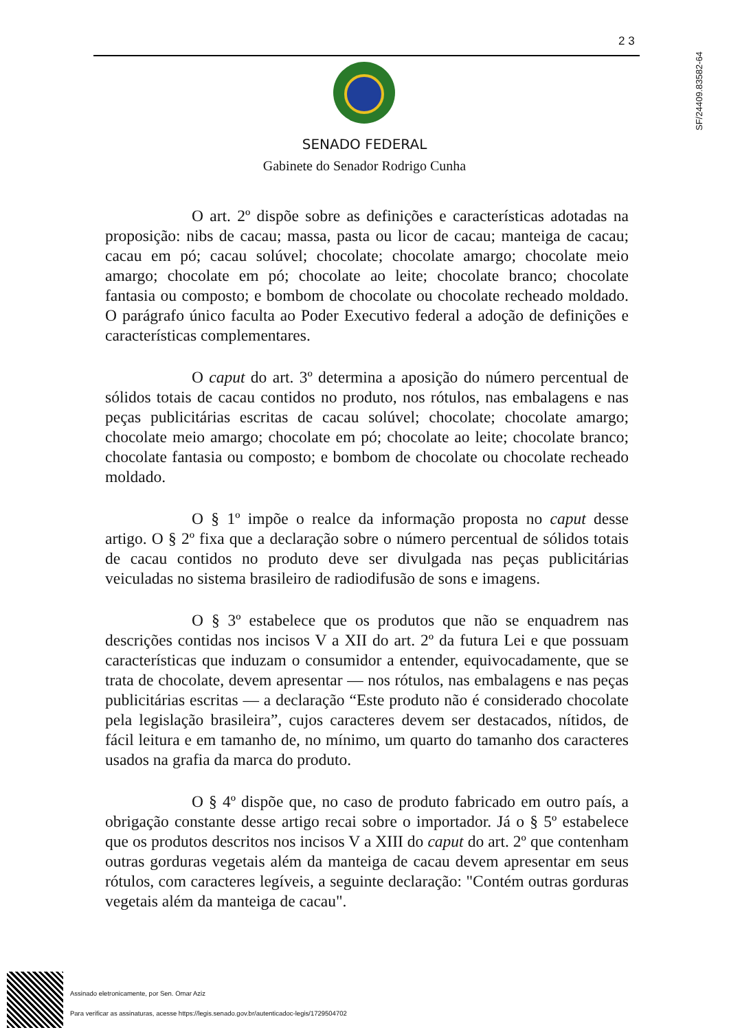2 3
SF/24409.83582-64
SENADO FEDERAL
Gabinete do Senador Rodrigo Cunha
O art. 2º dispõe sobre as definições e características adotadas na proposição: nibs de cacau; massa, pasta ou licor de cacau; manteiga de cacau; cacau em pó; cacau solúvel; chocolate; chocolate amargo; chocolate meio amargo; chocolate em pó; chocolate ao leite; chocolate branco; chocolate fantasia ou composto; e bombom de chocolate ou chocolate recheado moldado. O parágrafo único faculta ao Poder Executivo federal a adoção de definições e características complementares.
O caput do art. 3º determina a aposição do número percentual de sólidos totais de cacau contidos no produto, nos rótulos, nas embalagens e nas peças publicitárias escritas de cacau solúvel; chocolate; chocolate amargo; chocolate meio amargo; chocolate em pó; chocolate ao leite; chocolate branco; chocolate fantasia ou composto; e bombom de chocolate ou chocolate recheado moldado.
O § 1º impõe o realce da informação proposta no caput desse artigo. O § 2º fixa que a declaração sobre o número percentual de sólidos totais de cacau contidos no produto deve ser divulgada nas peças publicitárias veiculadas no sistema brasileiro de radiodifusão de sons e imagens.
O § 3º estabelece que os produtos que não se enquadrem nas descrições contidas nos incisos V a XII do art. 2º da futura Lei e que possuam características que induzam o consumidor a entender, equivocadamente, que se trata de chocolate, devem apresentar — nos rótulos, nas embalagens e nas peças publicitárias escritas — a declaração “Este produto não é considerado chocolate pela legislação brasileira”, cujos caracteres devem ser destacados, nítidos, de fácil leitura e em tamanho de, no mínimo, um quarto do tamanho dos caracteres usados na grafia da marca do produto.
O § 4º dispõe que, no caso de produto fabricado em outro país, a obrigação constante desse artigo recai sobre o importador. Já o § 5º estabelece que os produtos descritos nos incisos V a XIII do caput do art. 2º que contenham outras gorduras vegetais além da manteiga de cacau devem apresentar em seus rótulos, com caracteres legíveis, a seguinte declaração: "Contém outras gorduras vegetais além da manteiga de cacau".
Assinado eletronicamente, por Sen. Omar Aziz
Para verificar as assinaturas, acesse https://legis.senado.gov.br/autenticadoc-legis/1729504702